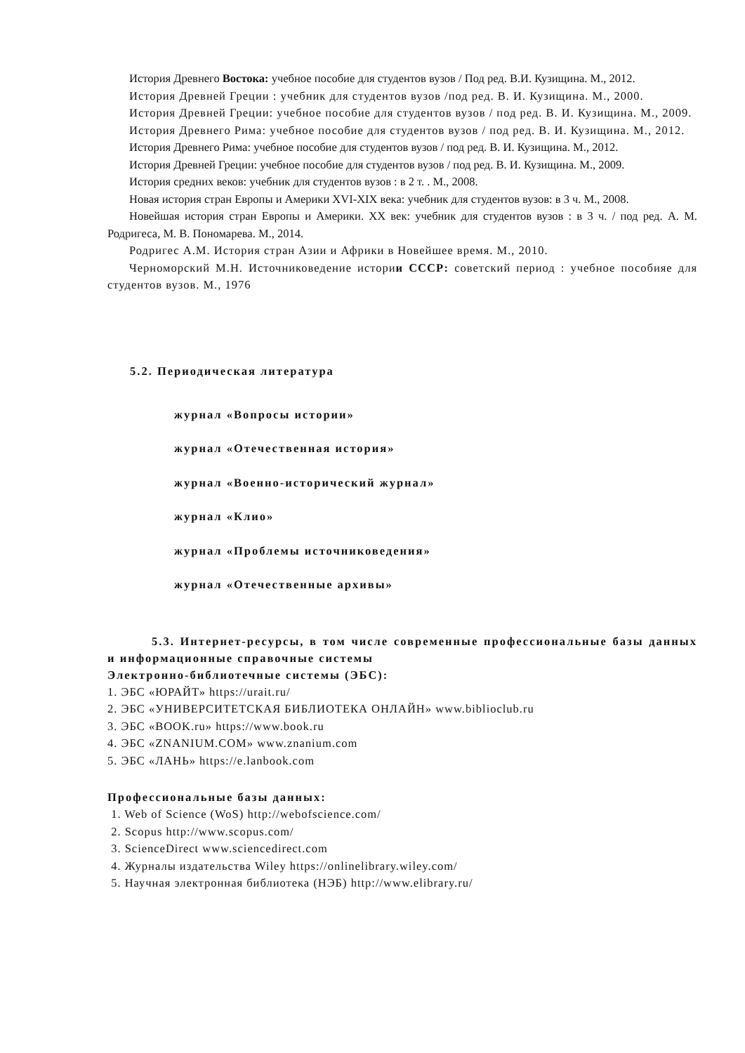История Древнего Востока: учебное пособие для студентов вузов / Под ред. В.И. Кузищина. М., 2012.
История Древней Греции : учебник для студентов вузов /под ред. В. И. Кузищина. М., 2000.
История Древней Греции: учебное пособие для студентов вузов / под ред. В. И. Кузищина. М., 2009.
История Древнего Рима: учебное пособие для студентов вузов / под ред. В. И. Кузищина. М., 2012.
История Древнего Рима: учебное пособие для студентов вузов / под ред. В. И. Кузищина. М., 2012.
История Древней Греции: учебное пособие для студентов вузов / под ред. В. И. Кузищина. М., 2009.
История средних веков: учебник для студентов вузов : в 2 т. . М., 2008.
Новая история стран Европы и Америки XVI-XIX века: учебник для студентов вузов: в 3 ч. М., 2008.
Новейшая история стран Европы и Америки. XX век: учебник для студентов вузов : в 3 ч. / под ред. А. М. Родригеса, М. В. Пономарева. М., 2014.
Родригес А.М. История стран Азии и Африки в Новейшее время. М., 2010.
Черноморский М.Н. Источниковедение истории СССР: советский период : учебное пособияе для студентов вузов. М., 1976
5.2. Периодическая литература
журнал «Вопросы истории»
журнал «Отечественная история»
журнал «Военно-исторический журнал»
журнал «Клио»
журнал «Проблемы источниковедения»
журнал «Отечественные архивы»
5.3. Интернет-ресурсы, в том числе современные профессиональные базы данных и информационные справочные системы
Электронно-библиотечные системы (ЭБС):
1. ЭБС «ЮРАЙТ» https://urait.ru/
2. ЭБС «УНИВЕРСИТЕТСКАЯ БИБЛИОТЕКА ОНЛАЙН» www.biblioclub.ru
3. ЭБС «BOOK.ru» https://www.book.ru
4. ЭБС «ZNANIUM.COM» www.znanium.com
5. ЭБС «ЛАНЬ» https://e.lanbook.com
Профессиональные базы данных:
1. Web of Science (WoS) http://webofscience.com/
2. Scopus http://www.scopus.com/
3. ScienceDirect www.sciencedirect.com
4. Журналы издательства Wiley https://onlinelibrary.wiley.com/
5. Научная электронная библиотека (НЭБ) http://www.elibrary.ru/